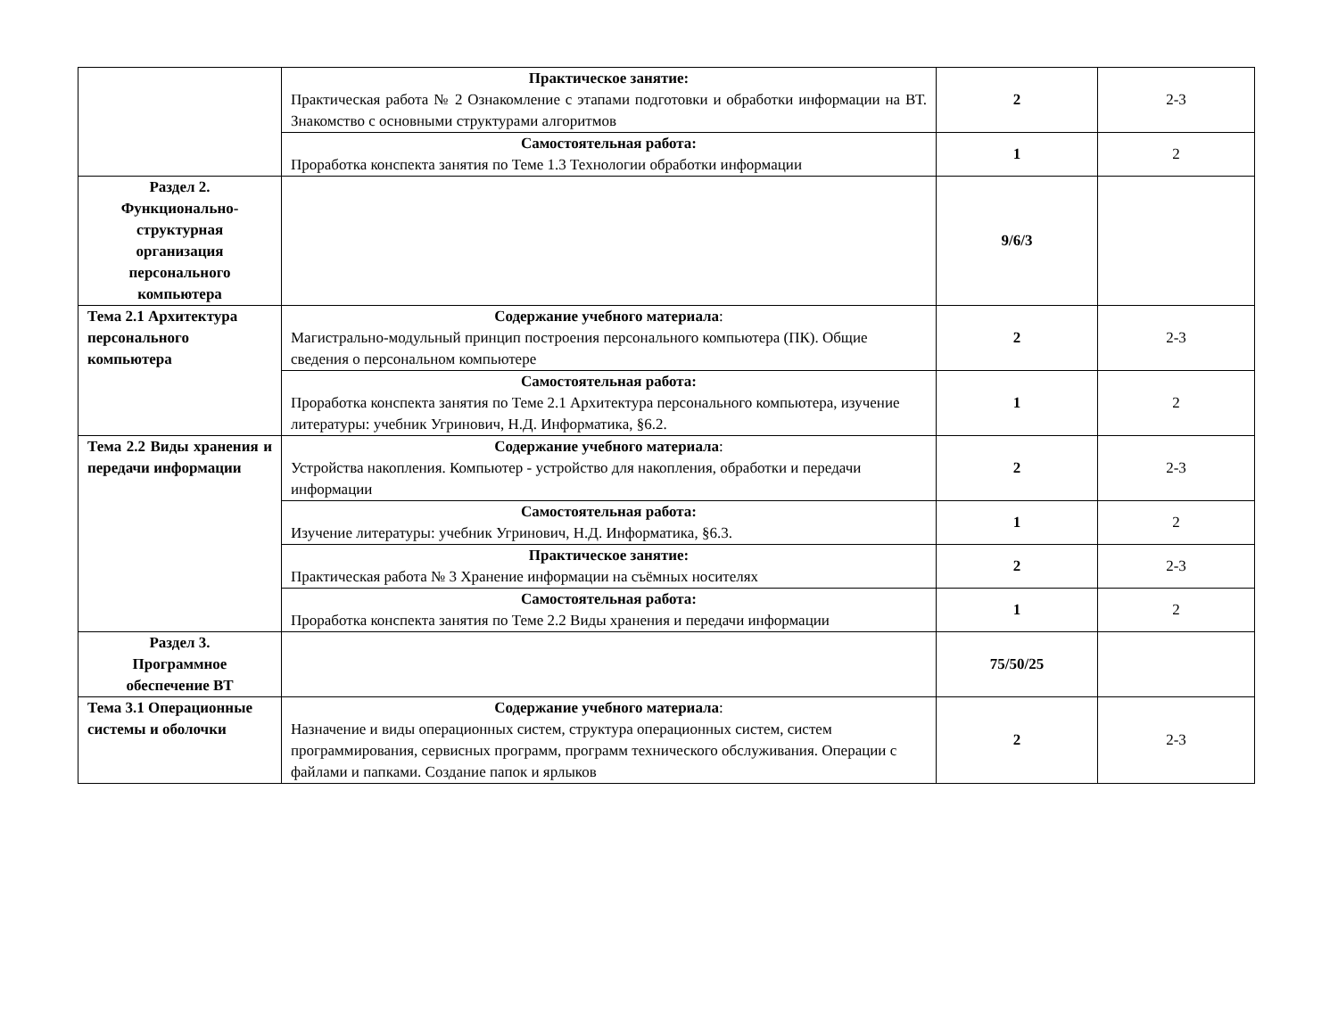| | Практическое занятие: Практическая работа № 2 Ознакомление с этапами подготовки и обработки информации на ВТ. Знакомство с основными структурами алгоритмов | 2 | 2-3 |
| | Самостоятельная работа: Проработка конспекта занятия по Теме 1.3 Технологии обработки информации | 1 | 2 |
| Раздел 2. Функционально- структурная организация персонального компьютера | | 9/6/3 | |
| Тема 2.1 Архитектура персонального компьютера | Содержание учебного материала : Магистрально-модульный принцип построения персонального компьютера (ПК). Общие сведения о персональном компьютере | 2 | 2-3 |
| | Самостоятельная работа: Проработка конспекта занятия по Теме 2.1 Архитектура персонального компьютера, изучение литературы: учебник Угринович, Н.Д. Информатика, §6.2. | 1 | 2 |
| Тема 2.2 Виды хранения и передачи информации | Содержание учебного материала : Устройства накопления. Компьютер - устройство для накопления, обработки и передачи информации | 2 | 2-3 |
| | Самостоятельная работа: Изучение литературы: учебник Угринович, Н.Д. Информатика, §6.3. | 1 | 2 |
| | Практическое занятие: Практическая работа № 3 Хранение информации на съёмных носителях | 2 | 2-3 |
| | Самостоятельная работа: Проработка конспекта занятия по Теме 2.2 Виды хранения и передачи информации | 1 | 2 |
| Раздел 3. Программное обеспечение ВТ | | 75/50/25 | |
| Тема 3.1 Операционные системы и оболочки | Содержание учебного материала : Назначение и виды операционных систем, структура операционных систем, систем программирования, сервисных программ, программ технического обслуживания. Операции с файлами и папками. Создание папок и ярлыков | 2 | 2-3 |